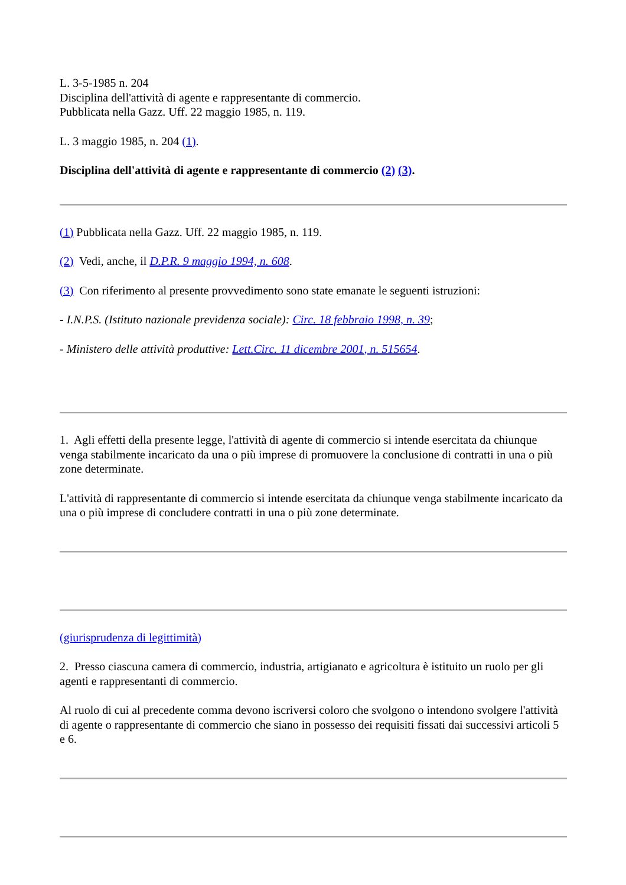L. 3-5-1985 n. 204
Disciplina dell'attività di agente e rappresentante di commercio.
Pubblicata nella Gazz. Uff. 22 maggio 1985, n. 119.
L. 3 maggio 1985, n. 204 (1).
Disciplina dell'attività di agente e rappresentante di commercio (2) (3).
(1) Pubblicata nella Gazz. Uff. 22 maggio 1985, n. 119.
(2) Vedi, anche, il D.P.R. 9 maggio 1994, n. 608.
(3) Con riferimento al presente provvedimento sono state emanate le seguenti istruzioni:
- I.N.P.S. (Istituto nazionale previdenza sociale): Circ. 18 febbraio 1998, n. 39;
- Ministero delle attività produttive: Lett.Circ. 11 dicembre 2001, n. 515654.
1. Agli effetti della presente legge, l'attività di agente di commercio si intende esercitata da chiunque venga stabilmente incaricato da una o più imprese di promuovere la conclusione di contratti in una o più zone determinate.
L'attività di rappresentante di commercio si intende esercitata da chiunque venga stabilmente incaricato da una o più imprese di concludere contratti in una o più zone determinate.
(giurisprudenza di legittimità)
2. Presso ciascuna camera di commercio, industria, artigianato e agricoltura è istituito un ruolo per gli agenti e rappresentanti di commercio.
Al ruolo di cui al precedente comma devono iscriversi coloro che svolgono o intendono svolgere l'attività di agente o rappresentante di commercio che siano in possesso dei requisiti fissati dai successivi articoli 5 e 6.